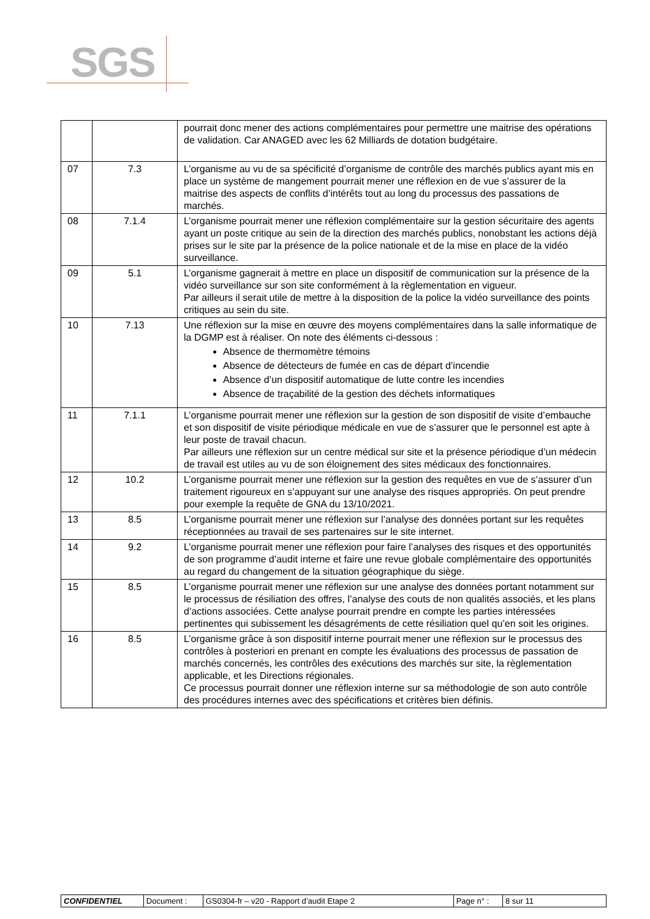SGS
| | | pourrait donc mener des actions complémentaires pour permettre une maitrise des opérations de validation. Car ANAGED avec les 62 Milliards de dotation budgétaire. |
| 07 | 7.3 | L’organisme au vu de sa spécificité d’organisme de contrôle des marchés publics ayant mis en place un système de mangement pourrait mener une réflexion en de vue s’assurer de la maitrise des aspects de conflits d’intérêts tout au long du processus des passations de marchés. |
| 08 | 7.1.4 | L’organisme pourrait mener une réflexion complémentaire sur la gestion sécuritaire des agents ayant un poste critique au sein de la direction des marchés publics, nonobstant les actions déjà prises sur le site par la présence de la police nationale et de la mise en place de la vidéo surveillance. |
| 09 | 5.1 | L’organisme gagnerait à mettre en place un dispositif de communication sur la présence de la vidéo surveillance sur son site conformément à la règlementation en vigueur. Par ailleurs il serait utile de mettre à la disposition de la police la vidéo surveillance des points critiques au sein du site. |
| 10 | 7.13 | Une réflexion sur la mise en œuvre des moyens complémentaires dans la salle informatique de la DGMP est à réaliser. On note des éléments ci-dessous : Absence de thermomètre témoins Absence de détecteurs de fumée en cas de départ d’incendie Absence d’un dispositif automatique de lutte contre les incendies Absence de traçabilité de la gestion des déchets informatiques |
| 11 | 7.1.1 | L’organisme pourrait mener une réflexion sur la gestion de son dispositif de visite d’embauche et son dispositif de visite périodique médicale en vue de s’assurer que le personnel est apte à leur poste de travail chacun. Par ailleurs une réflexion sur un centre médical sur site et la présence périodique d’un médecin de travail est utiles au vu de son éloignement des sites médicaux des fonctionnaires. |
| 12 | 10.2 | L’organisme pourrait mener une réflexion sur la gestion des requêtes en vue de s’assurer d’un traitement rigoureux en s’appuyant sur une analyse des risques appropriés. On peut prendre pour exemple la requête de GNA du 13/10/2021. |
| 13 | 8.5 | L’organisme pourrait mener une réflexion sur l’analyse des données portant sur les requêtes réceptionnées au travail de ses partenaires sur le site internet. |
| 14 | 9.2 | L’organisme pourrait mener une réflexion pour faire l’analyses des risques et des opportunités de son programme d’audit interne et faire une revue globale complémentaire des opportunités au regard du changement de la situation géographique du siège. |
| 15 | 8.5 | L’organisme pourrait mener une réflexion sur une analyse des données portant notamment sur le processus de résiliation des offres, l’analyse des couts de non qualités associés, et les plans d’actions associées. Cette analyse pourrait prendre en compte les parties intéressées pertinentes qui subissement les désagréments de cette résiliation quel qu’en soit les origines. |
| 16 | 8.5 | L’organisme grâce à son dispositif interne pourrait mener une réflexion sur le processus des contrôles à posteriori en prenant en compte les évaluations des processus de passation de marchés concernés, les contrôles des exécutions des marchés sur site, la règlementation applicable, et les Directions régionales. Ce processus pourrait donner une réflexion interne sur sa méthodologie de son auto contrôle des procédures internes avec des spécifications et critères bien définis. |
| CONFIDENTIEL | Document : | GS0304-fr – v20 - Rapport d’audit Etape 2 | Page n° : | 8 sur 11 |